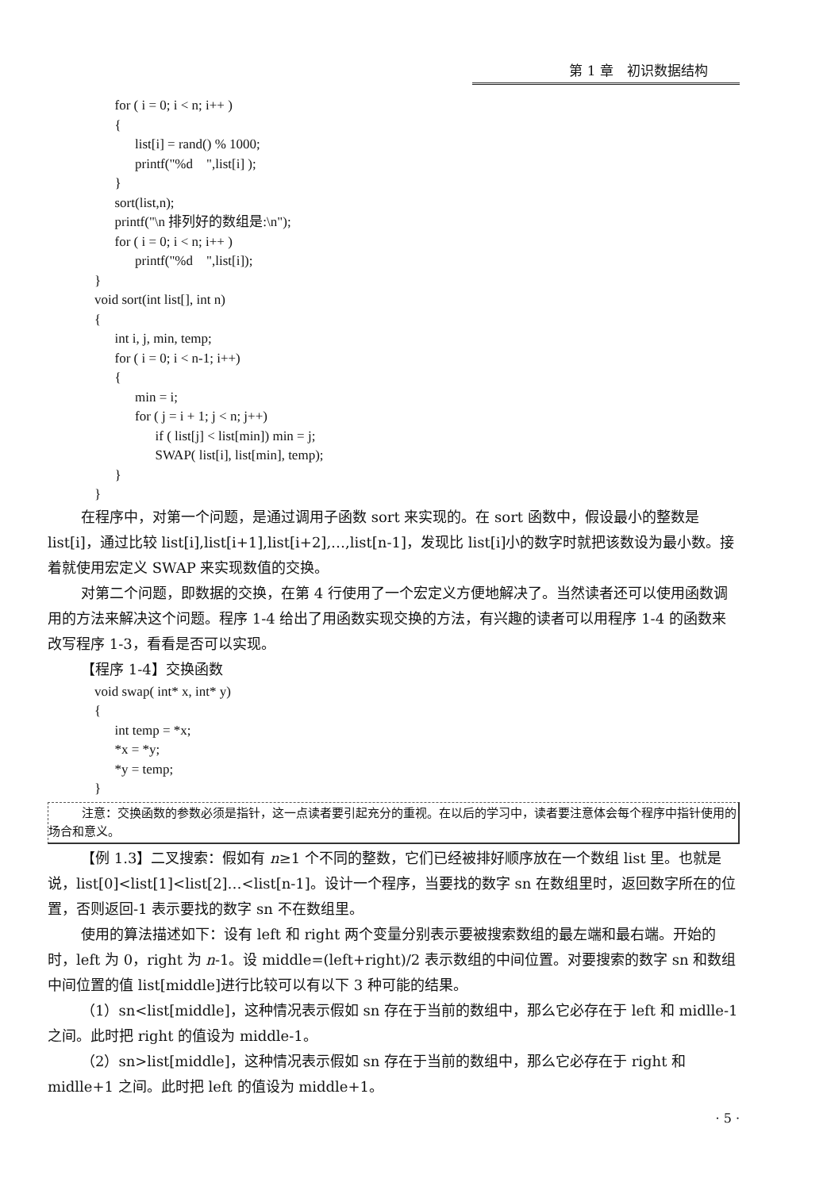第 1 章　初识数据结构
          for ( i = 0; i < n; i++ )
          {
                list[i] = rand() % 1000;
                printf("%d    ",list[i] );
          }
          sort(list,n);
          printf("\n 排列好的数组是:\n");
          for ( i = 0; i < n; i++ )
                printf("%d    ",list[i]);
    }
    void sort(int list[], int n)
    {
          int i, j, min, temp;
          for ( i = 0; i < n-1; i++)
          {
                min = i;
                for ( j = i + 1; j < n; j++)
                      if ( list[j] < list[min]) min = j;
                      SWAP( list[i], list[min], temp);
          }
    }
在程序中，对第一个问题，是通过调用子函数 sort 来实现的。在 sort 函数中，假设最小的整数是 list[i]，通过比较 list[i],list[i+1],list[i+2],…,list[n-1]，发现比 list[i]小的数字时就把该数设为最小数。接着就使用宏定义 SWAP 来实现数值的交换。
对第二个问题，即数据的交换，在第 4 行使用了一个宏定义方便地解决了。当然读者还可以使用函数调用的方法来解决这个问题。程序 1-4 给出了用函数实现交换的方法，有兴趣的读者可以用程序 1-4 的函数来改写程序 1-3，看看是否可以实现。
【程序 1-4】交换函数
    void swap( int* x, int* y)
    {
          int temp = *x;
          *x = *y;
          *y = temp;
    }
注意：交换函数的参数必须是指针，这一点读者要引起充分的重视。在以后的学习中，读者要注意体会每个程序中指针使用的场合和意义。
【例 1.3】二叉搜索：假如有 n≥1 个不同的整数，它们已经被排好顺序放在一个数组 list 里。也就是说，list[0]<list[1]<list[2]…<list[n-1]。设计一个程序，当要找的数字 sn 在数组里时，返回数字所在的位置，否则返回-1 表示要找的数字 sn 不在数组里。
使用的算法描述如下：设有 left 和 right 两个变量分别表示要被搜索数组的最左端和最右端。开始的时，left 为 0，right 为 n-1。设 middle=(left+right)/2 表示数组的中间位置。对要搜索的数字 sn 和数组中间位置的值 list[middle]进行比较可以有以下 3 种可能的结果。
（1）sn<list[middle]，这种情况表示假如 sn 存在于当前的数组中，那么它必存在于 left 和 midlle-1 之间。此时把 right 的值设为 middle-1。
（2）sn>list[middle]，这种情况表示假如 sn 存在于当前的数组中，那么它必存在于 right 和 midlle+1 之间。此时把 left 的值设为 middle+1。
· 5 ·